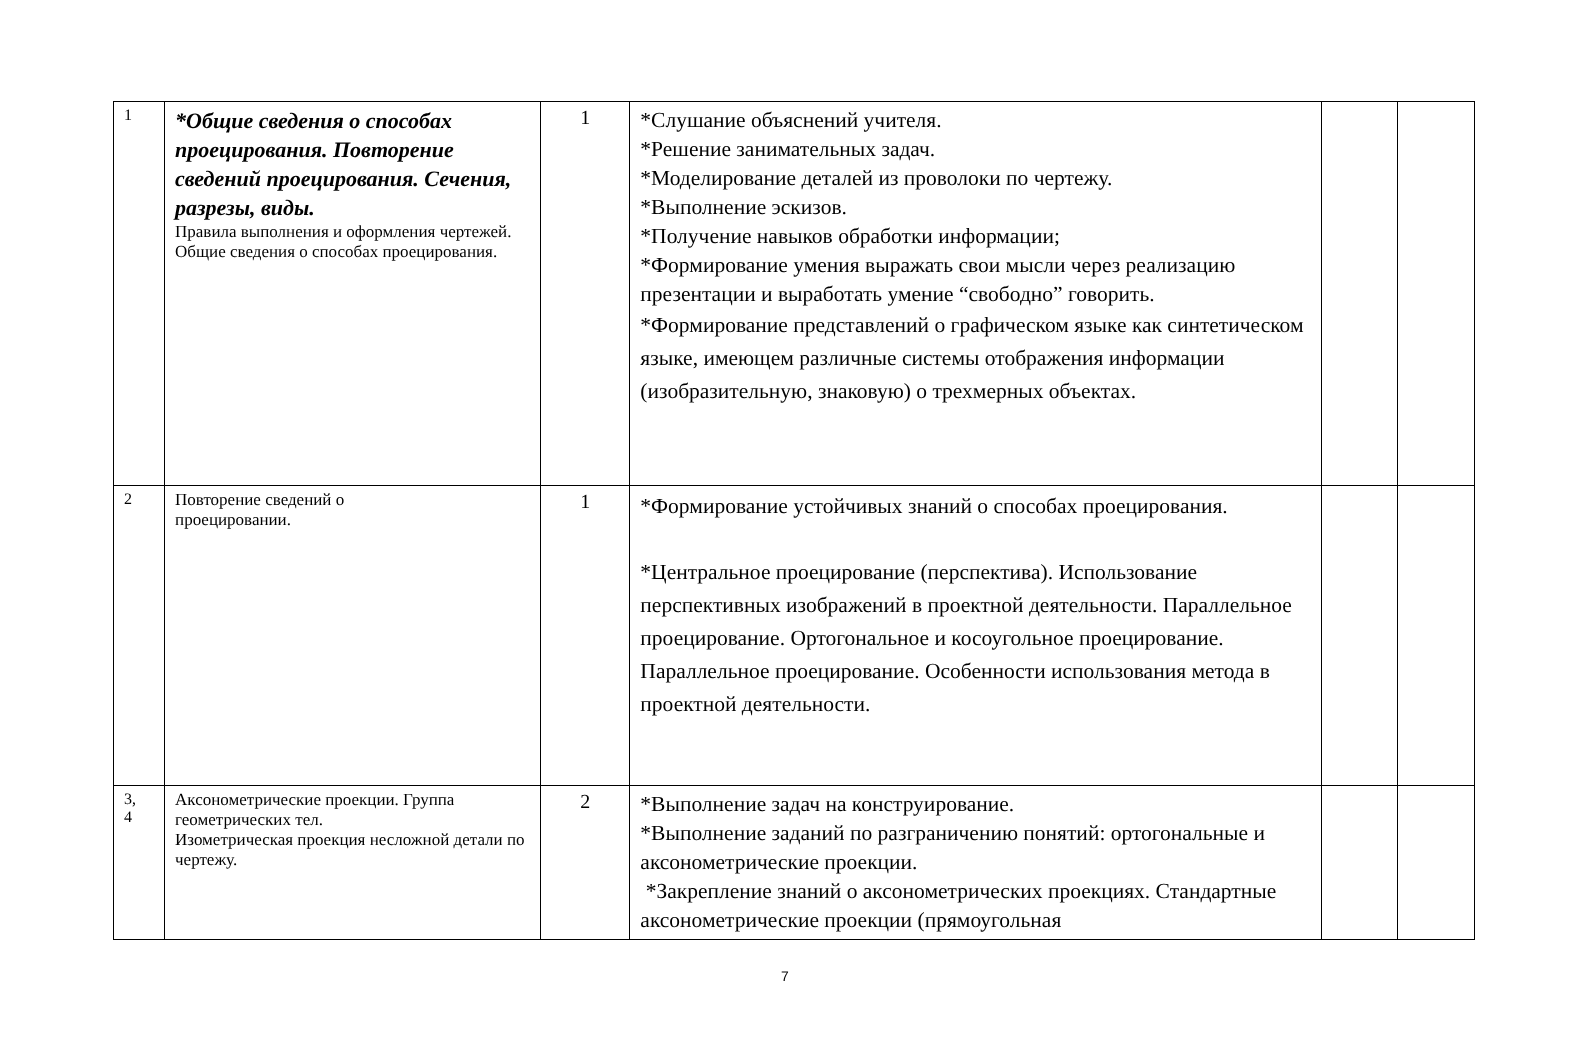| 1 | *Общие сведения о способах проецирования. Повторение сведений проецирования. Сечения, разрезы, виды. Правила выполнения и оформления чертежей. Общие сведения о способах проецирования. | 1 | *Слушание объяснений учителя. *Решение занимательных задач. *Моделирование деталей из проволоки по чертежу. *Выполнение эскизов. *Получение навыков обработки информации; *Формирование умения выражать свои мысли через реализацию презентации и выработать умение “свободно” говорить. *Формирование представлений о графическом языке как синтетическом языке, имеющем различные системы отображения информации (изобразительную, знаковую) о трехмерных объектах. | | |
| 2 | Повторение сведений о проецировании. | 1 | *Формирование устойчивых знаний о способах проецирования. *Центральное проецирование (перспектива). Использование перспективных изображений в проектной деятельности. Параллельное проецирование. Ортогональное и косоугольное проецирование. Параллельное проецирование. Особенности использования метода в проектной деятельности. | | |
| 3, 4 | Аксонометрические проекции. Группа геометрических тел. Изометрическая проекция несложной детали по чертежу. | 2 | *Выполнение задач на конструирование. *Выполнение заданий по разграничению понятий: ортогональные и аксонометрические проекции. *Закрепление знаний о аксонометрических проекциях. Стандартные аксонометрические проекции (прямоугольная | | |
7